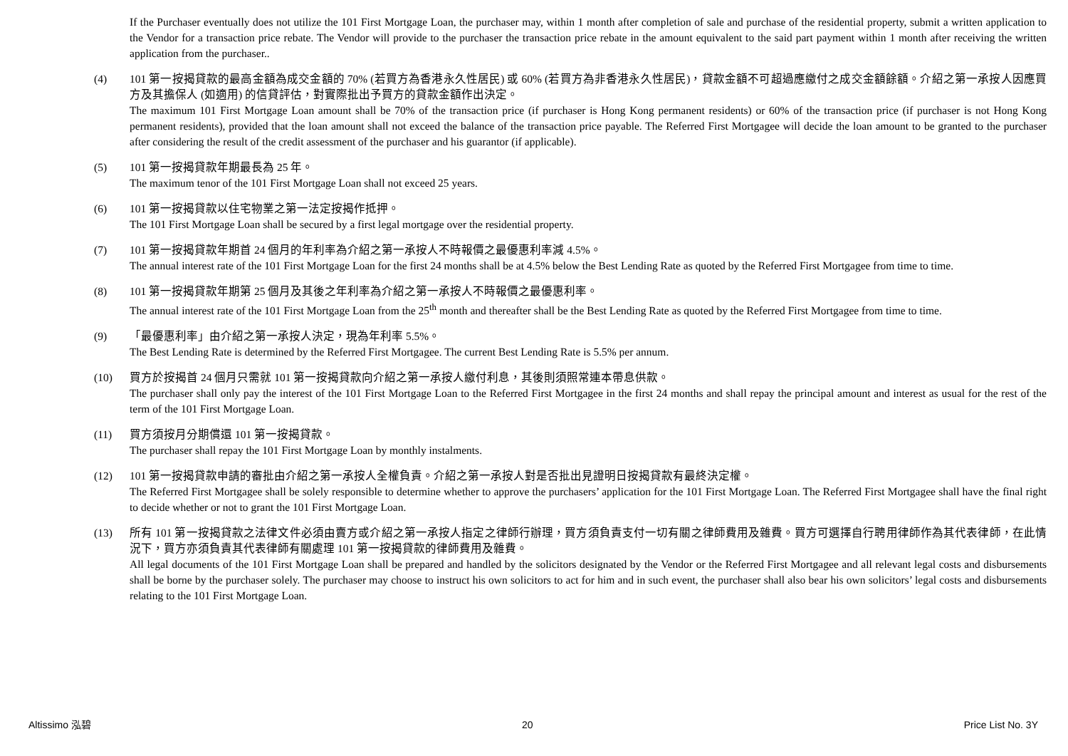If the Purchaser eventually does not utilize the 101 First Mortgage Loan, the purchaser may, within 1 month after completion of sale and purchase of the residential property, submit a written application to the Vendor for a transaction price rebate. The Vendor will provide to the purchaser the transaction price rebate in the amount equivalent to the said part payment within 1 month after receiving the written application from the purchaser..
(4) 101 第一按揭貸款的最高金額為成交金額的 70% (若買方為香港永久性居民) 或 60% (若買方為非香港永久性居民)，貸款金額不可超過應繳付之成交金額餘額。介紹之第一承按人因應買方及其擔保人 (如適用) 的信貸評估，對實際批出予買方的貸款金額作出決定。
The maximum 101 First Mortgage Loan amount shall be 70% of the transaction price (if purchaser is Hong Kong permanent residents) or 60% of the transaction price (if purchaser is not Hong Kong permanent residents), provided that the loan amount shall not exceed the balance of the transaction price payable. The Referred First Mortgagee will decide the loan amount to be granted to the purchaser after considering the result of the credit assessment of the purchaser and his guarantor (if applicable).
(5) 101 第一按揭貸款年期最長為 25 年。
The maximum tenor of the 101 First Mortgage Loan shall not exceed 25 years.
(6) 101 第一按揭貸款以住宅物業之第一法定按揭作抵押。
The 101 First Mortgage Loan shall be secured by a first legal mortgage over the residential property.
(7) 101 第一按揭貸款年期首 24 個月的年利率為介紹之第一承按人不時報價之最優惠利率減 4.5%。
The annual interest rate of the 101 First Mortgage Loan for the first 24 months shall be at 4.5% below the Best Lending Rate as quoted by the Referred First Mortgagee from time to time.
(8) 101 第一按揭貸款年期第 25 個月及其後之年利率為介紹之第一承按人不時報價之最優惠利率。
The annual interest rate of the 101 First Mortgage Loan from the 25<sup>th</sup> month and thereafter shall be the Best Lending Rate as quoted by the Referred First Mortgagee from time to time.
(9) 「最優惠利率」由介紹之第一承按人決定，現為年利率 5.5%。
The Best Lending Rate is determined by the Referred First Mortgagee. The current Best Lending Rate is 5.5% per annum.
(10) 買方於按揭首 24 個月只需就 101 第一按揭貸款向介紹之第一承按人繳付利息，其後則須照常連本帶息供款。
The purchaser shall only pay the interest of the 101 First Mortgage Loan to the Referred First Mortgagee in the first 24 months and shall repay the principal amount and interest as usual for the rest of the term of the 101 First Mortgage Loan.
(11) 買方須按月分期償還 101 第一按揭貸款。
The purchaser shall repay the 101 First Mortgage Loan by monthly instalments.
(12) 101 第一按揭貸款申請的審批由介紹之第一承按人全權負責。介紹之第一承按人對是否批出見證明日按揭貸款有最終決定權。
The Referred First Mortgagee shall be solely responsible to determine whether to approve the purchasers’ application for the 101 First Mortgage Loan. The Referred First Mortgagee shall have the final right to decide whether or not to grant the 101 First Mortgage Loan.
(13) 所有 101 第一按揭貸款之法律文件必須由賣方或介紹之第一承按人指定之律師行辦理，買方須負責支付一切有關之律師費用及雜費。買方可選擇自行聘用律師作為其代表律師，在此情況下，買方亦須負責其代表律師有關處理 101 第一按揭貸款的律師費用及雜費。
All legal documents of the 101 First Mortgage Loan shall be prepared and handled by the solicitors designated by the Vendor or the Referred First Mortgagee and all relevant legal costs and disbursements shall be borne by the purchaser solely. The purchaser may choose to instruct his own solicitors to act for him and in such event, the purchaser shall also bear his own solicitors’ legal costs and disbursements relating to the 101 First Mortgage Loan.
Altissimo 泓碧 20 Price List No. 3Y